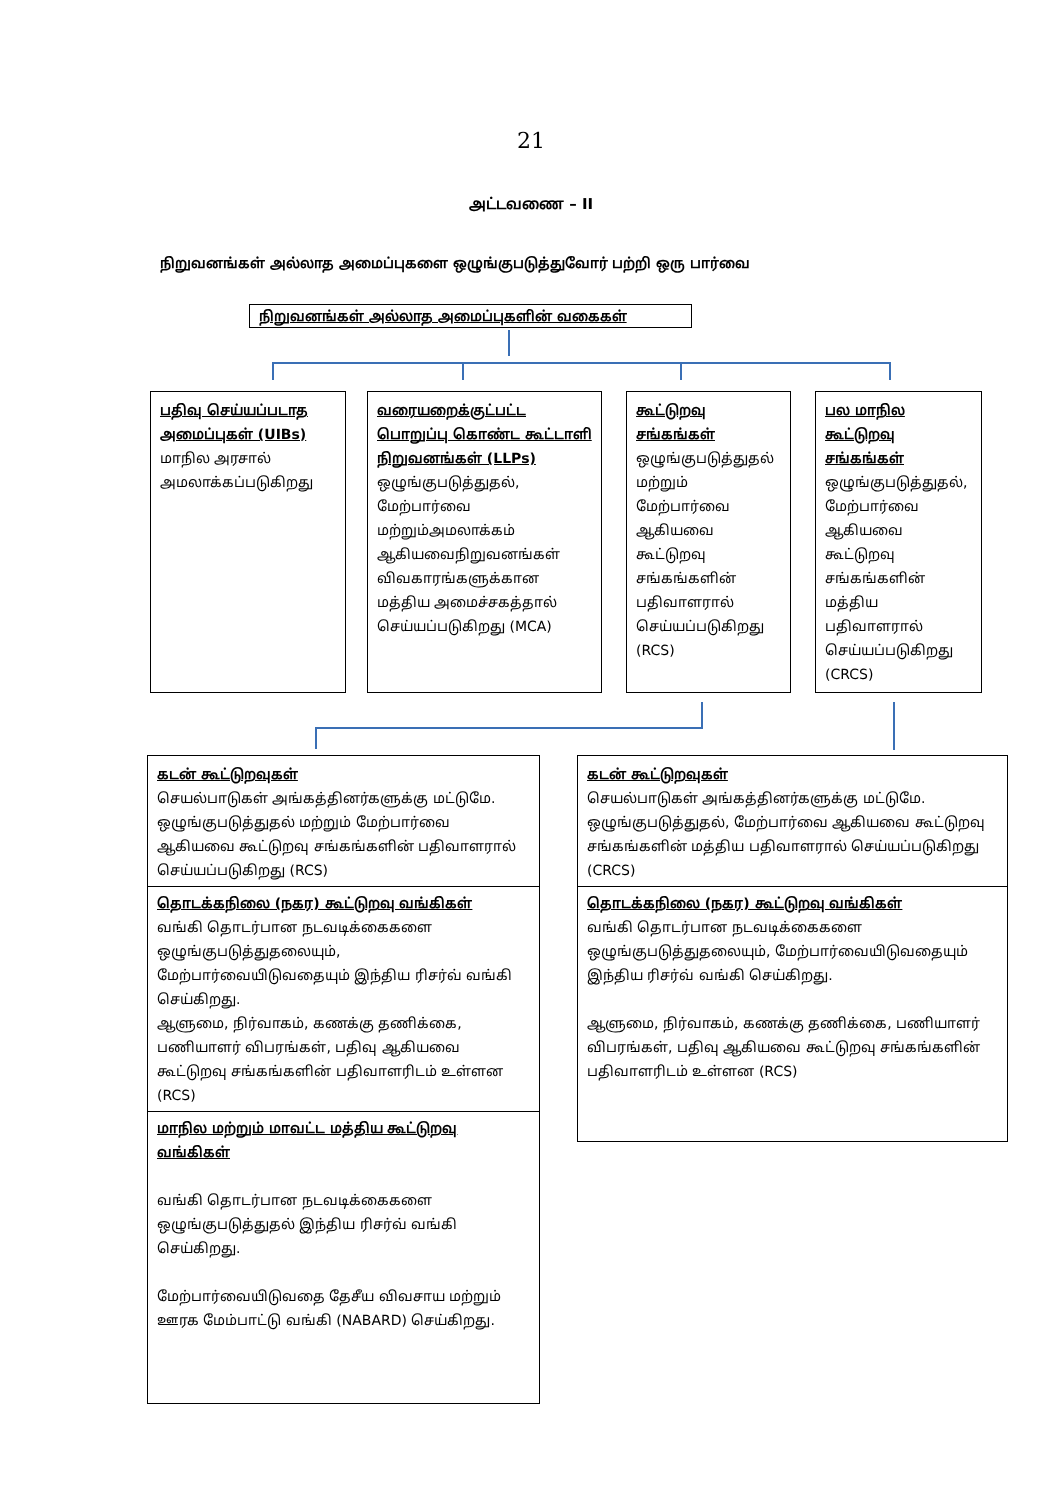21
அட்டவணை – II
நிறுவனங்கள் அல்லாத அமைப்புகளை ஒழுங்குபடுத்துவோர் பற்றி ஒரு பார்வை
நிறுவனங்கள் அல்லாத அமைப்புகளின் வகைகள்
பதிவு செய்யப்படாத அமைப்புகள் (UIBs)
மாநில அரசால் அமலாக்கப்படுகிறது
வரையறைக்குட்பட்ட பொறுப்பு கொண்ட கூட்டாளி நிறுவனங்கள் (LLPs)
ஒழுங்குபடுத்துதல், மேற்பார்வை மற்றும்அமலாக்கம் ஆகியவைநிறுவனங்கள் விவகாரங்களுக்கான மத்திய அமைச்சகத்தால் செய்யப்படுகிறது (MCA)
கூட்டுறவு சங்கங்கள்
ஒழுங்குபடுத்துதல் மற்றும் மேற்பார்வை ஆகியவை கூட்டுறவு சங்கங்களின் பதிவாளரால் செய்யப்படுகிறது (RCS)
பல மாநில கூட்டுறவு சங்கங்கள்
ஒழுங்குபடுத்துதல், மேற்பார்வை ஆகியவை கூட்டுறவு சங்கங்களின் மத்திய பதிவாளரால் செய்யப்படுகிறது (CRCS)
கடன் கூட்டுறவுகள்
செயல்பாடுகள் அங்கத்தினர்களுக்கு மட்டுமே. ஒழுங்குபடுத்துதல் மற்றும் மேற்பார்வை ஆகியவை கூட்டுறவு சங்கங்களின் பதிவாளரால் செய்யப்படுகிறது (RCS)
தொடக்கநிலை (நகர) கூட்டுறவு வங்கிகள்
வங்கி தொடர்பான நடவடிக்கைகளை ஒழுங்குபடுத்துதலையும், மேற்பார்வையிடுவதையும் இந்திய ரிசர்வ் வங்கி செய்கிறது.
ஆளுமை, நிர்வாகம், கணக்கு தணிக்கை, பணியாளர் விபரங்கள், பதிவு ஆகியவை கூட்டுறவு சங்கங்களின் பதிவாளரிடம் உள்ளன (RCS)
மாநில மற்றும் மாவட்ட மத்திய கூட்டுறவு வங்கிகள்
வங்கி தொடர்பான நடவடிக்கைகளை ஒழுங்குபடுத்துதல் இந்திய ரிசர்வ் வங்கி செய்கிறது.
மேற்பார்வையிடுவதை தேசீய விவசாய மற்றும் ஊரக மேம்பாட்டு வங்கி (NABARD) செய்கிறது.
கடன் கூட்டுறவுகள்
செயல்பாடுகள் அங்கத்தினர்களுக்கு மட்டுமே. ஒழுங்குபடுத்துதல், மேற்பார்வை ஆகியவை கூட்டுறவு சங்கங்களின் மத்திய பதிவாளரால் செய்யப்படுகிறது (CRCS)
தொடக்கநிலை (நகர) கூட்டுறவு வங்கிகள்
வங்கி தொடர்பான நடவடிக்கைகளை ஒழுங்குபடுத்துதலையும், மேற்பார்வையிடுவதையும் இந்திய ரிசர்வ் வங்கி செய்கிறது.
ஆளுமை, நிர்வாகம், கணக்கு தணிக்கை, பணியாளர் விபரங்கள், பதிவு ஆகியவை கூட்டுறவு சங்கங்களின் பதிவாளரிடம் உள்ளன (RCS)